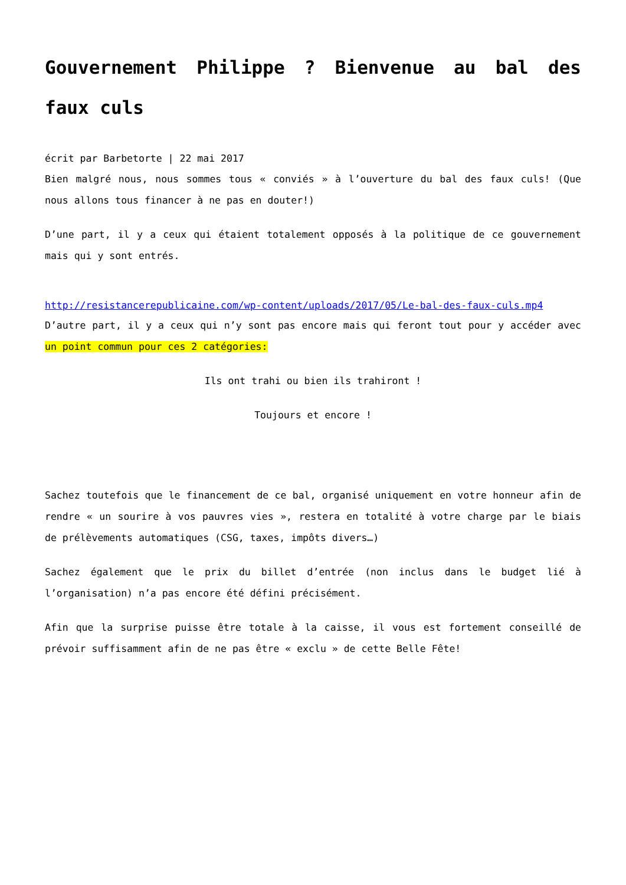Gouvernement Philippe ? Bienvenue au bal des faux culs
écrit par Barbetorte | 22 mai 2017
Bien malgré nous, nous sommes tous « conviés » à l’ouverture du bal des faux culs! (Que nous allons tous financer à ne pas en douter!)
D’une part, il y a ceux qui étaient totalement opposés à la politique de ce gouvernement mais qui y sont entrés.
http://resistancerepublicaine.com/wp-content/uploads/2017/05/Le-bal-des-faux-culs.mp4
D’autre part, il y a ceux qui n’y sont pas encore mais qui feront tout pour y accéder avec un point commun pour ces 2 catégories:
Ils ont trahi ou bien ils trahiront !
Toujours et encore !
Sachez toutefois que le financement de ce bal, organisé uniquement en votre honneur afin de rendre « un sourire à vos pauvres vies », restera en totalité à votre charge par le biais de prélèvements automatiques (CSG, taxes, impôts divers…)
Sachez également que le prix du billet d’entrée (non inclus dans le budget lié à l’organisation) n’a pas encore été défini précisément.
Afin que la surprise puisse être totale à la caisse, il vous est fortement conseillé de prévoir suffisamment afin de ne pas être « exclu » de cette Belle Fête!